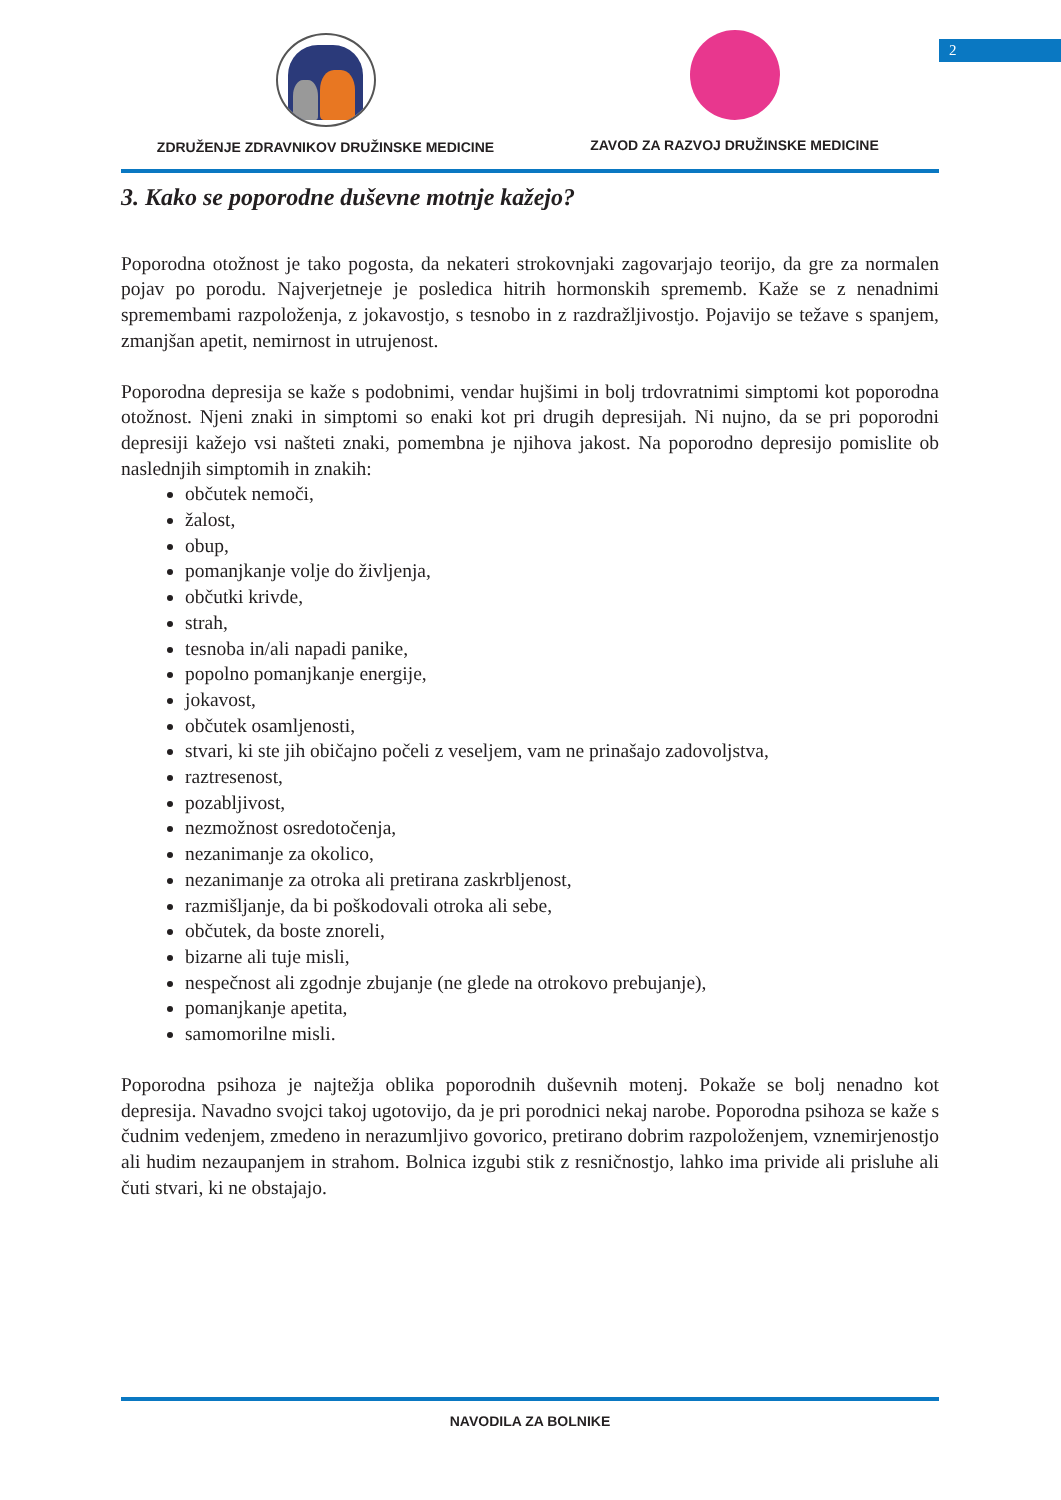2
ZDRUŽENJE ZDRAVNIKOV DRUŽINSKE MEDICINE
ZAVOD ZA RAZVOJ DRUŽINSKE MEDICINE
3. Kako se poporodne duševne motnje kažejo?
Poporodna otožnost je tako pogosta, da nekateri strokovnjaki zagovarjajo teorijo, da gre za normalen pojav po porodu. Najverjetneje je posledica hitrih hormonskih sprememb. Kaže se z nenadnimi spremembami razpoloženja, z jokavostjo, s tesnobo in z razdražljivostjo. Pojavijo se težave s spanjem, zmanjšan apetit, nemirnost in utrujenost.
Poporodna depresija se kaže s podobnimi, vendar hujšimi in bolj trdovratnimi simptomi kot poporodna otožnost. Njeni znaki in simptomi so enaki kot pri drugih depresijah. Ni nujno, da se pri poporodni depresiji kažejo vsi našteti znaki, pomembna je njihova jakost. Na poporodno depresijo pomislite ob naslednjih simptomih in znakih:
občutek nemoči,
žalost,
obup,
pomanjkanje volje do življenja,
občutki krivde,
strah,
tesnoba in/ali napadi panike,
popolno pomanjkanje energije,
jokavost,
občutek osamljenosti,
stvari, ki ste jih običajno počeli z veseljem, vam ne prinašajo zadovoljstva,
raztresenost,
pozabljivost,
nezmožnost osredotočenja,
nezanimanje za okolico,
nezanimanje za otroka ali pretirana zaskrbljenost,
razmišljanje, da bi poškodovali otroka ali sebe,
občutek, da boste znoreli,
bizarne ali tuje misli,
nespečnost ali zgodnje zbujanje (ne glede na otrokovo prebujanje),
pomanjkanje apetita,
samomorilne misli.
Poporodna psihoza je najtežja oblika poporodnih duševnih motenj. Pokaže se bolj nenadno kot depresija. Navadno svojci takoj ugotovijo, da je pri porodnici nekaj narobe. Poporodna psihoza se kaže s čudnim vedenjem, zmedeno in nerazumljivo govorico, pretirano dobrim razpoloženjem, vznemirjenostjo ali hudim nezaupanjem in strahom. Bolnica izgubi stik z resničnostjo, lahko ima privide ali prisluhe ali čuti stvari, ki ne obstajajo.
NAVODILA ZA BOLNIKE